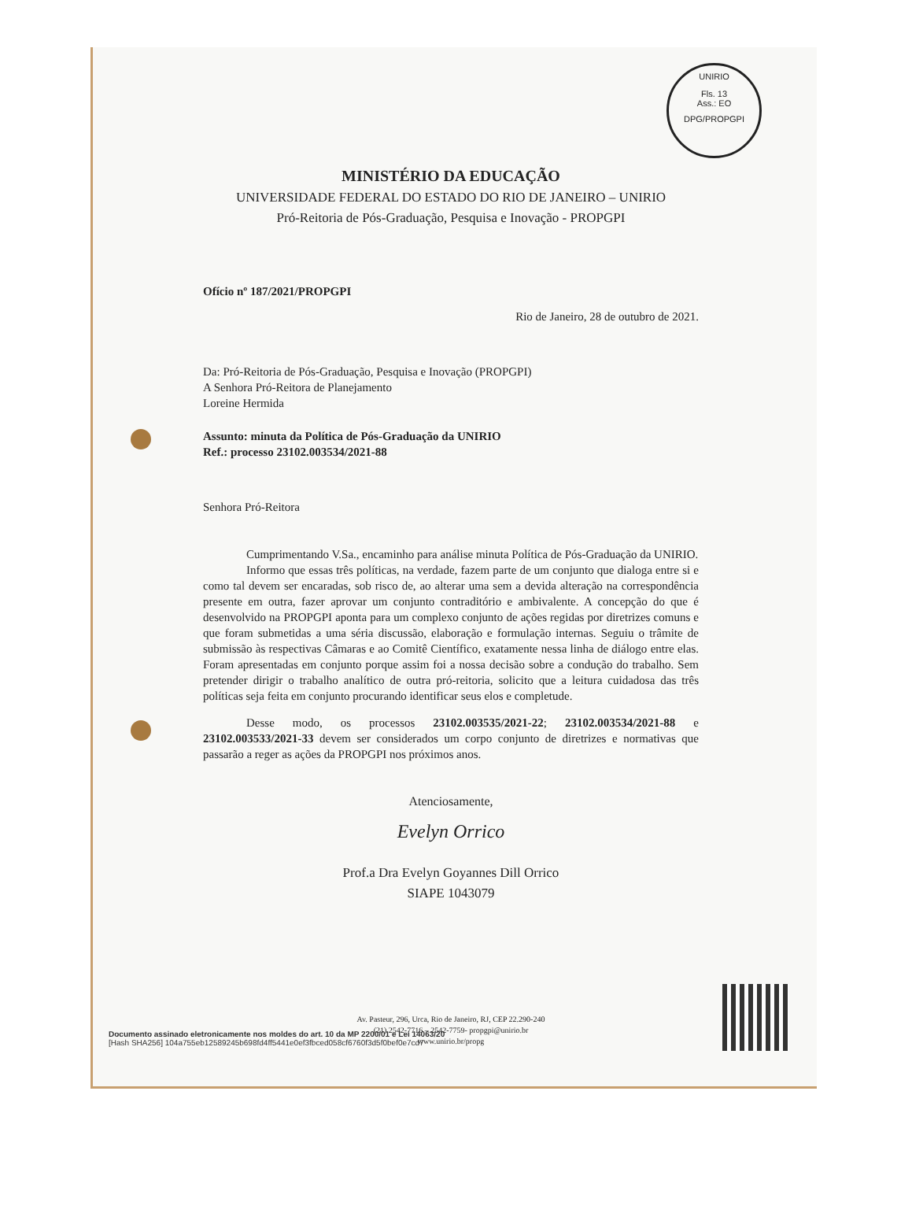UNIRIO
Fls. 13
Ass.: EO
DPG/PROPGPI
MINISTÉRIO DA EDUCAÇÃO
UNIVERSIDADE FEDERAL DO ESTADO DO RIO DE JANEIRO – UNIRIO
Pró-Reitoria de Pós-Graduação, Pesquisa e Inovação - PROPGPI
Ofício nº 187/2021/PROPGPI
Rio de Janeiro, 28 de outubro de 2021.
Da: Pró-Reitoria de Pós-Graduação, Pesquisa e Inovação (PROPGPI)
A Senhora Pró-Reitora de Planejamento
Loreine Hermida
Assunto: minuta da Política de Pós-Graduação da UNIRIO
Ref.: processo 23102.003534/2021-88
Senhora Pró-Reitora
Cumprimentando V.Sa., encaminho para análise minuta Política de Pós-Graduação da UNIRIO.
Informo que essas três políticas, na verdade, fazem parte de um conjunto que dialoga entre si e como tal devem ser encaradas, sob risco de, ao alterar uma sem a devida alteração na correspondência presente em outra, fazer aprovar um conjunto contraditório e ambivalente. A concepção do que é desenvolvido na PROPGPI aponta para um complexo conjunto de ações regidas por diretrizes comuns e que foram submetidas a uma séria discussão, elaboração e formulação internas. Seguiu o trâmite de submissão às respectivas Câmaras e ao Comitê Científico, exatamente nessa linha de diálogo entre elas. Foram apresentadas em conjunto porque assim foi a nossa decisão sobre a condução do trabalho. Sem pretender dirigir o trabalho analítico de outra pró-reitoria, solicito que a leitura cuidadosa das três políticas seja feita em conjunto procurando identificar seus elos e completude.
Desse modo, os processos 23102.003535/2021-22; 23102.003534/2021-88 e 23102.003533/2021-33 devem ser considerados um corpo conjunto de diretrizes e normativas que passarão a reger as ações da PROPGPI nos próximos anos.
Atenciosamente,
Evelyn Orrico
Prof.a Dra Evelyn Goyannes Dill Orrico
SIAPE 1043079
Av. Pasteur, 296, Urca, Rio de Janeiro, RJ, CEP 22.290-240
(21) 2542-7716 – 2542-7759- propgpi@unirio.br
www.unirio.br/propg
Documento assinado eletronicamente nos moldes do art. 10 da MP 2200/01 e Lei 14063/20
[Hash SHA256] 104a755eb12589245b698fd4ff5441e0ef3fbced058cf6760f3d5f0bef0e7cd7